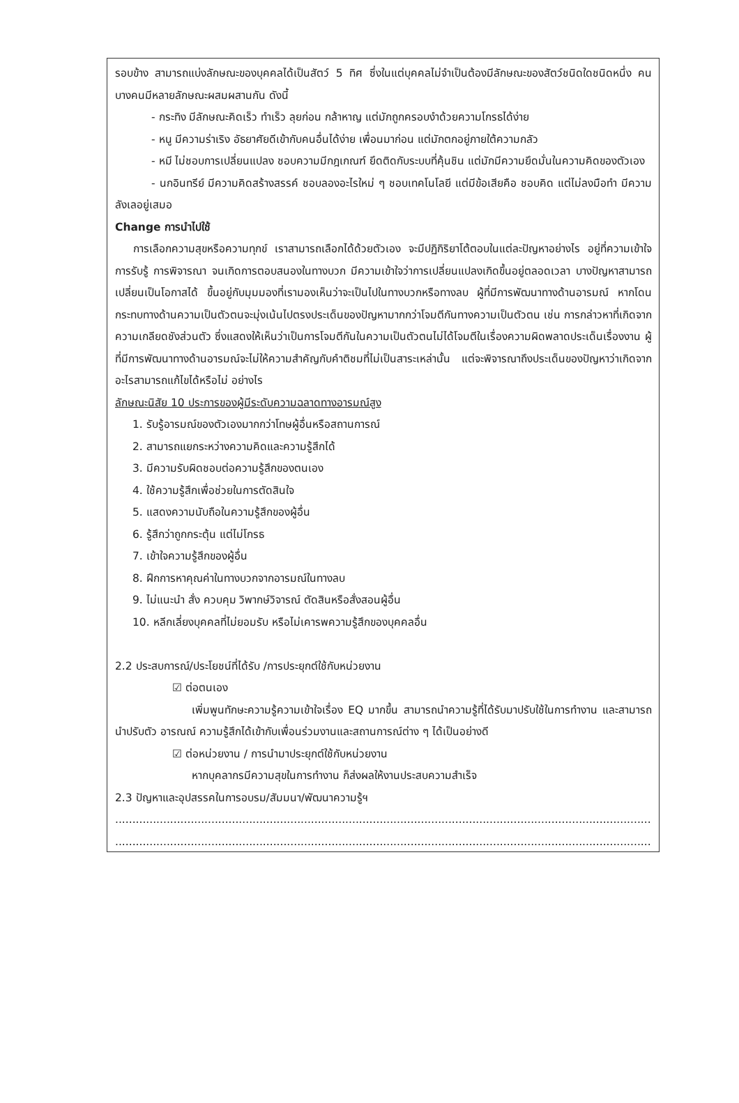รอบข้าง สามารถแบ่งลักษณะของบุคคลได้เป็นสัตว์ 5 ทิศ ซึ่งในแต่บุคคลไม่จำเป็นต้องมีลักษณะของสัตว์ชนิดใดชนิดหนึ่ง คนบางคนมีหลายลักษณะผสมผสานกัน ดังนี้
- กระทิง มีลักษณะคิดเร็ว ทำเร็ว ลุยก่อน กล้าหาญ แต่มักถูกครอบงำด้วยความโกรธได้ง่าย
- หนู มีความร่าเริง อัธยาศัยดีเข้ากับคนอื่นได้ง่าย เพื่อนมาก่อน แต่มักตกอยู่ภายใต้ความกลัว
- หมี ไม่ชอบการเปลี่ยนแปลง ชอบความมีกฎเกณฑ์ ยึดติดกับระบบที่คุ้นชิน แต่มักมีความยึดมั่นในความคิดของตัวเอง
- นกอินทรีย์ มีความคิดสร้างสรรค์ ชอบลองอะไรใหม่ ๆ ชอบเทคโนโลยี แต่มีข้อเสียคือ ชอบคิด แต่ไม่ลงมือทำ มีความลังเลอยู่เสมอ
Change การนำไปใช้
การเลือกความสุขหรือความทุกข์ เราสามารถเลือกได้ด้วยตัวเอง จะมีปฏิกิริยาโต้ตอบในแต่ละปัญหาอย่างไร อยู่ที่ความเข้าใจ การรับรู้ การพิจารณา จนเกิดการตอบสนองในทางบวก มีความเข้าใจว่าการเปลี่ยนแปลงเกิดขึ้นอยู่ตลอดเวลา บางปัญหาสามารถเปลี่ยนเป็นโอกาสได้ ขึ้นอยู่กับมุมมองที่เรามองเห็นว่าจะเป็นไปในทางบวกหรือทางลบ ผู้ที่มีการพัฒนาทางด้านอารมณ์ หากโดนกระทบทางด้านความเป็นตัวตนจะมุ่งเน้นไปตรงประเด็นของปัญหามากกว่าโจมตีกันทางความเป็นตัวตน เช่น การกล่าวหาที่เกิดจากความเกลียดชังส่วนตัว ซึ่งแสดงให้เห็นว่าเป็นการโจมตีกันในความเป็นตัวตนไม่ได้โจมตีในเรื่องความผิดพลาดประเด็นเรื่องงาน ผู้ที่มีการพัฒนาทางด้านอารมณ์จะไม่ให้ความสำคัญกับคำติชมที่ไม่เป็นสาระเหล่านั้น แต่จะพิจารณาถึงประเด็นของปัญหาว่าเกิดจากอะไรสามารถแก้ไขได้หรือไม่ อย่างไร
ลักษณะนิสัย 10 ประการของผู้มีระดับความฉลาดทางอารมณ์สูง
1. รับรู้อารมณ์ของตัวเองมากกว่าโทษผู้อื่นหรือสถานการณ์
2. สามารถแยกระหว่างความคิดและความรู้สึกได้
3. มีความรับผิดชอบต่อความรู้สึกของตนเอง
4. ใช้ความรู้สึกเพื่อช่วยในการตัดสินใจ
5. แสดงความนับถือในความรู้สึกของผู้อื่น
6. รู้สึกว่าถูกกระตุ้น แต่ไม่โกรธ
7. เข้าใจความรู้สึกของผู้อื่น
8. ฝึกการหาคุณค่าในทางบวกจากอารมณ์ในทางลบ
9. ไม่แนะนำ สั่ง ควบคุม วิพากษ์วิจารณ์ ตัดสินหรือสั่งสอนผู้อื่น
10. หลีกเลี่ยงบุคคลที่ไม่ยอมรับ หรือไม่เคารพความรู้สึกของบุคคลอื่น
2.2 ประสบการณ์/ประโยชน์ที่ได้รับ /การประยุกต์ใช้กับหน่วยงาน
☑ ต่อตนเอง
เพิ่มพูนทักษะความรู้ความเข้าใจเรื่อง EQ มากขึ้น สามารถนำความรู้ที่ได้รับมาปรับใช้ในการทำงาน และสามารถนำปรับตัว อารณณ์ ความรู้สึกได้เข้ากับเพื่อนร่วมงานและสถานการณ์ต่าง ๆ ได้เป็นอย่างดี
☑ ต่อหน่วยงาน / การนำมาประยุกต์ใช้กับหน่วยงาน
หากบุคลากรมีความสุขในการทำงาน ก็ส่งผลให้งานประสบความสำเร็จ
2.3 ปัญหาและอุปสรรคในการอบรม/สัมมนา/พัฒนาความรู้ฯ
............................................................................................................................................................
............................................................................................................................................................